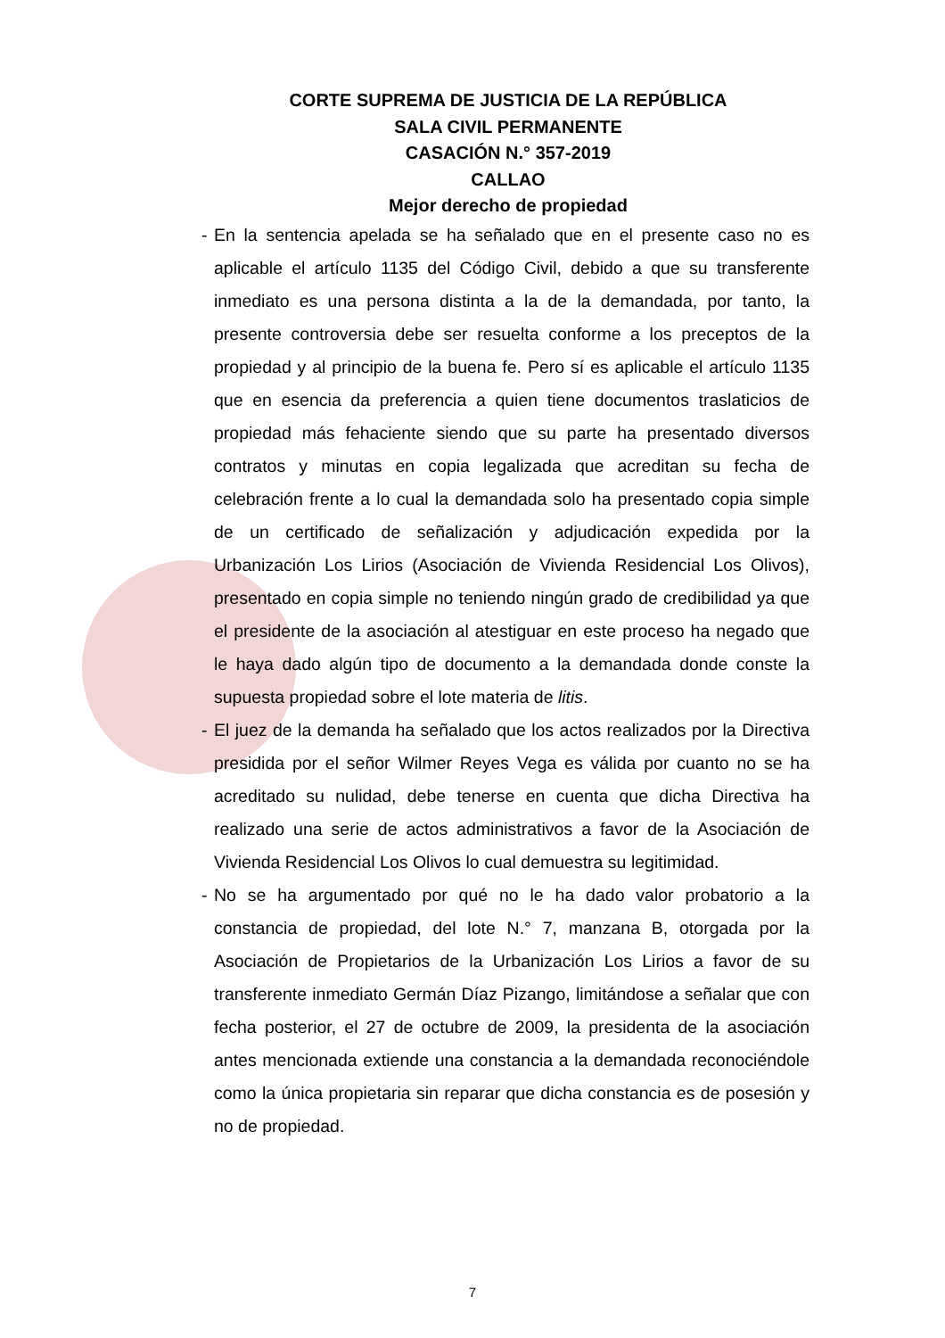CORTE SUPREMA DE JUSTICIA DE LA REPÚBLICA
SALA CIVIL PERMANENTE
CASACIÓN N.° 357-2019
CALLAO
Mejor derecho de propiedad
- En la sentencia apelada se ha señalado que en el presente caso no es aplicable el artículo 1135 del Código Civil, debido a que su transferente inmediato es una persona distinta a la de la demandada, por tanto, la presente controversia debe ser resuelta conforme a los preceptos de la propiedad y al principio de la buena fe. Pero sí es aplicable el artículo 1135 que en esencia da preferencia a quien tiene documentos traslaticios de propiedad más fehaciente siendo que su parte ha presentado diversos contratos y minutas en copia legalizada que acreditan su fecha de celebración frente a lo cual la demandada solo ha presentado copia simple de un certificado de señalización y adjudicación expedida por la Urbanización Los Lirios (Asociación de Vivienda Residencial Los Olivos), presentado en copia simple no teniendo ningún grado de credibilidad ya que el presidente de la asociación al atestiguar en este proceso ha negado que le haya dado algún tipo de documento a la demandada donde conste la supuesta propiedad sobre el lote materia de litis.
- El juez de la demanda ha señalado que los actos realizados por la Directiva presidida por el señor Wilmer Reyes Vega es válida por cuanto no se ha acreditado su nulidad, debe tenerse en cuenta que dicha Directiva ha realizado una serie de actos administrativos a favor de la Asociación de Vivienda Residencial Los Olivos lo cual demuestra su legitimidad.
- No se ha argumentado por qué no le ha dado valor probatorio a la constancia de propiedad, del lote N.° 7, manzana B, otorgada por la Asociación de Propietarios de la Urbanización Los Lirios a favor de su transferente inmediato Germán Díaz Pizango, limitándose a señalar que con fecha posterior, el 27 de octubre de 2009, la presidenta de la asociación antes mencionada extiende una constancia a la demandada reconociéndole como la única propietaria sin reparar que dicha constancia es de posesión y no de propiedad.
7